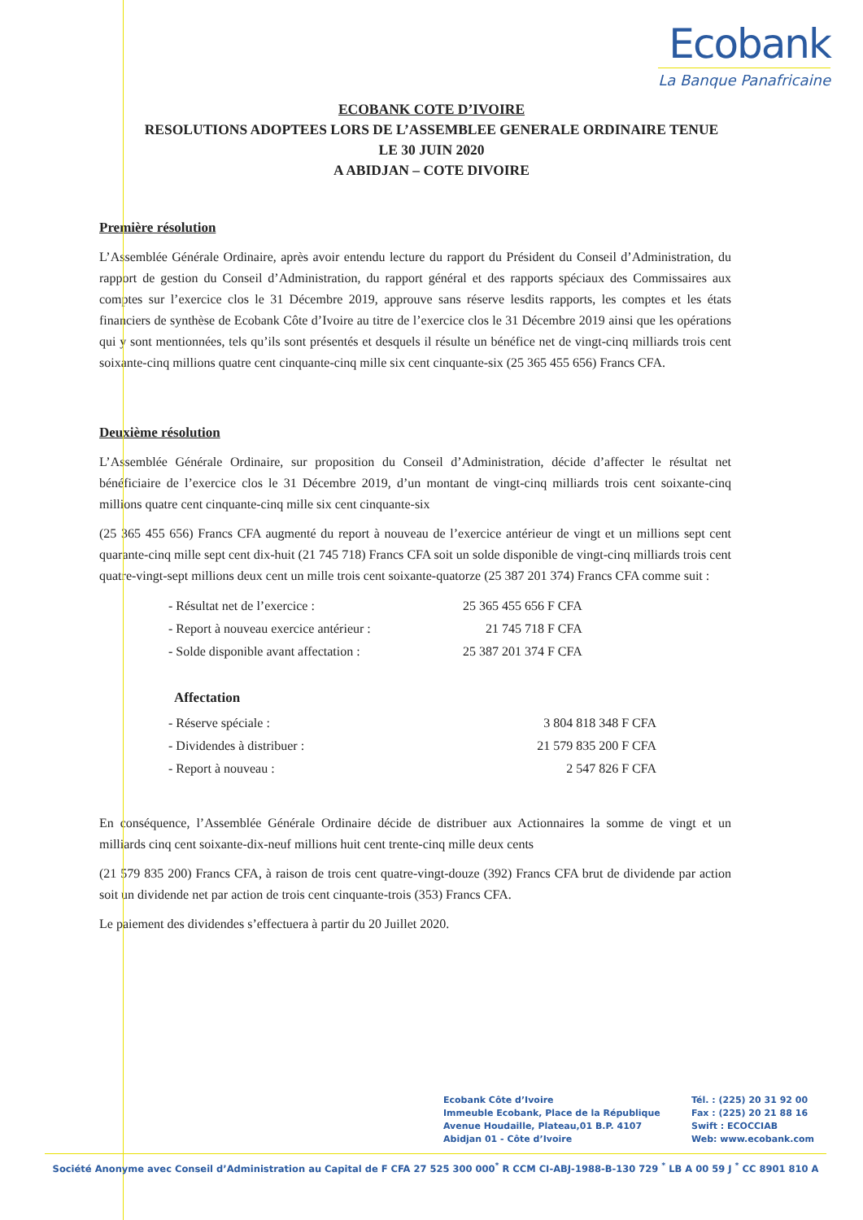Ecobank
La Banque Panafricaine
ECOBANK COTE D’IVOIRE
RESOLUTIONS ADOPTEES LORS DE L’ASSEMBLEE GENERALE ORDINAIRE TENUE
LE 30 JUIN 2020
A ABIDJAN – COTE DIVOIRE
Première résolution
L’Assemblée Générale Ordinaire, après avoir entendu lecture du rapport du Président du Conseil d’Administration, du rapport de gestion du Conseil d’Administration, du rapport général et des rapports spéciaux des Commissaires aux comptes sur l’exercice clos le 31 Décembre 2019, approuve sans réserve lesdits rapports, les comptes et les états financiers de synthèse de Ecobank Côte d’Ivoire au titre de l’exercice clos le 31 Décembre 2019 ainsi que les opérations qui y sont mentionnées, tels qu’ils sont présentés et desquels il résulte un bénéfice net de vingt-cinq milliards trois cent soixante-cinq millions quatre cent cinquante-cinq mille six cent cinquante-six (25 365 455 656) Francs CFA.
Deuxième résolution
L’Assemblée Générale Ordinaire, sur proposition du Conseil d’Administration, décide d’affecter le résultat net bénéficiaire de l’exercice clos le 31 Décembre 2019, d’un montant de vingt-cinq milliards trois cent soixante-cinq millions quatre cent cinquante-cinq mille six cent cinquante-six
(25 365 455 656) Francs CFA augmenté du report à nouveau de l’exercice antérieur de vingt et un millions sept cent quarante-cinq mille sept cent dix-huit (21 745 718) Francs CFA soit un solde disponible de vingt-cinq milliards trois cent quatre-vingt-sept millions deux cent un mille trois cent soixante-quatorze (25 387 201 374) Francs CFA comme suit :
| - Résultat net de l’exercice : | 25 365 455 656 F CFA |
| - Report à nouveau exercice antérieur : | 21 745 718 F CFA |
| - Solde disponible avant affectation : | 25 387 201 374 F CFA |
Affectation
| - Réserve spéciale : | 3 804 818 348 F CFA |
| - Dividendes à distribuer : | 21 579 835 200 F CFA |
| - Report à nouveau : | 2 547 826 F CFA |
En conséquence, l’Assemblée Générale Ordinaire décide de distribuer aux Actionnaires la somme de vingt et un milliards cinq cent soixante-dix-neuf millions huit cent trente-cinq mille deux cents
(21 579 835 200) Francs CFA, à raison de trois cent quatre-vingt-douze (392) Francs CFA brut de dividende par action soit un dividende net par action de trois cent cinquante-trois (353) Francs CFA.
Le paiement des dividendes s’effectuera à partir du 20 Juillet 2020.
Ecobank Côte d’Ivoire
Immeuble Ecobank, Place de la République
Avenue Houdaille, Plateau,01 B.P. 4107
Abidjan 01 - Côte d’Ivoire
Tél. : (225) 20 31 92 00
Fax : (225) 20 21 88 16
Swift : ECOCCIAB
Web: www.ecobank.com
Société Anonyme avec Conseil d’Administration au Capital de F CFA 27 525 300 000<sup>*</sup> R CCM CI-ABJ-1988-B-130 729 <sup>*</sup> LB A 00 59 J <sup>*</sup> CC 8901 810 A